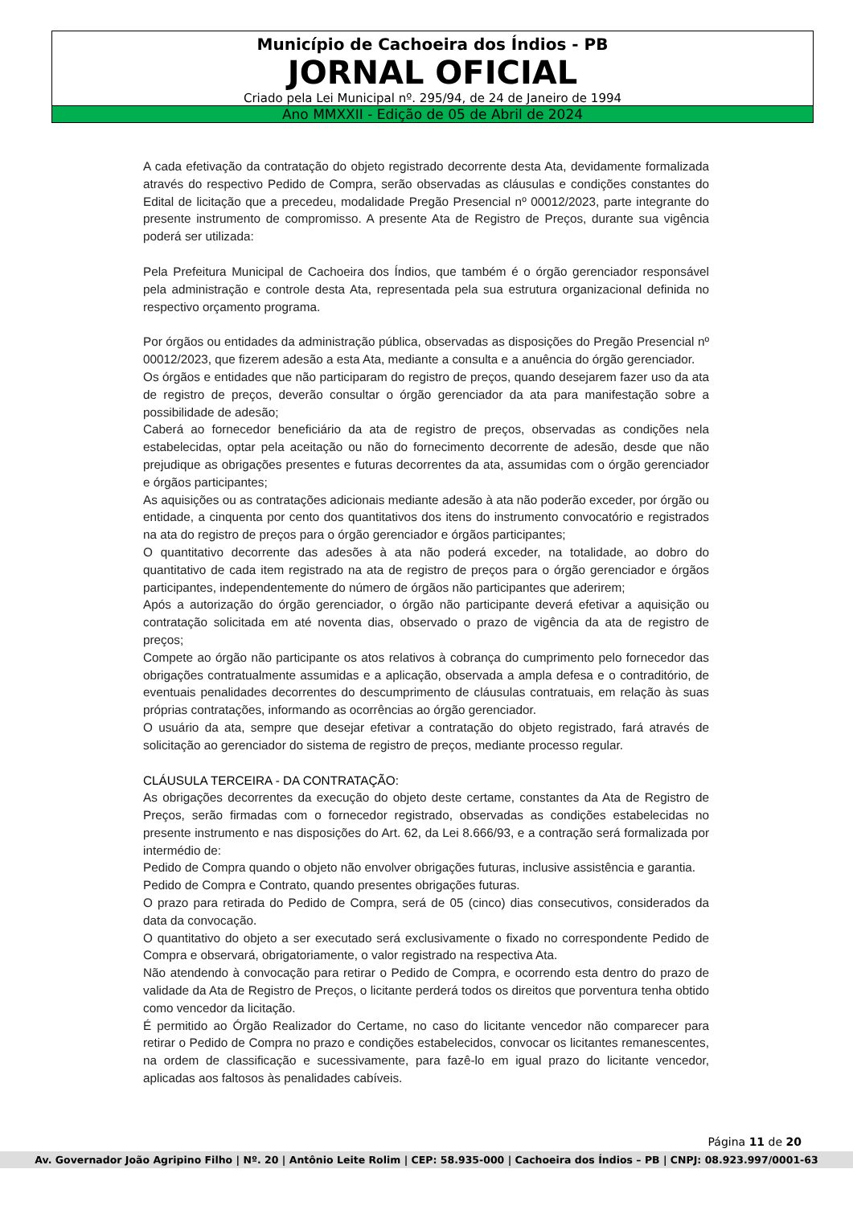Município de Cachoeira dos Índios - PB
JORNAL OFICIAL
Criado pela Lei Municipal nº. 295/94, de 24 de Janeiro de 1994
Ano MMXXII - Edição de 05 de Abril de 2024
A cada efetivação da contratação do objeto registrado decorrente desta Ata, devidamente formalizada através do respectivo Pedido de Compra, serão observadas as cláusulas e condições constantes do Edital de licitação que a precedeu, modalidade Pregão Presencial nº 00012/2023, parte integrante do presente instrumento de compromisso. A presente Ata de Registro de Preços, durante sua vigência poderá ser utilizada:
Pela Prefeitura Municipal de Cachoeira dos Índios, que também é o órgão gerenciador responsável pela administração e controle desta Ata, representada pela sua estrutura organizacional definida no respectivo orçamento programa.
Por órgãos ou entidades da administração pública, observadas as disposições do Pregão Presencial nº 00012/2023, que fizerem adesão a esta Ata, mediante a consulta e a anuência do órgão gerenciador.
Os órgãos e entidades que não participaram do registro de preços, quando desejarem fazer uso da ata de registro de preços, deverão consultar o órgão gerenciador da ata para manifestação sobre a possibilidade de adesão;
Caberá ao fornecedor beneficiário da ata de registro de preços, observadas as condições nela estabelecidas, optar pela aceitação ou não do fornecimento decorrente de adesão, desde que não prejudique as obrigações presentes e futuras decorrentes da ata, assumidas com o órgão gerenciador e órgãos participantes;
As aquisições ou as contratações adicionais mediante adesão à ata não poderão exceder, por órgão ou entidade, a cinquenta por cento dos quantitativos dos itens do instrumento convocatório e registrados na ata do registro de preços para o órgão gerenciador e órgãos participantes;
O quantitativo decorrente das adesões à ata não poderá exceder, na totalidade, ao dobro do quantitativo de cada item registrado na ata de registro de preços para o órgão gerenciador e órgãos participantes, independentemente do número de órgãos não participantes que aderirem;
Após a autorização do órgão gerenciador, o órgão não participante deverá efetivar a aquisição ou contratação solicitada em até noventa dias, observado o prazo de vigência da ata de registro de preços;
Compete ao órgão não participante os atos relativos à cobrança do cumprimento pelo fornecedor das obrigações contratualmente assumidas e a aplicação, observada a ampla defesa e o contraditório, de eventuais penalidades decorrentes do descumprimento de cláusulas contratuais, em relação às suas próprias contratações, informando as ocorrências ao órgão gerenciador.
O usuário da ata, sempre que desejar efetivar a contratação do objeto registrado, fará através de solicitação ao gerenciador do sistema de registro de preços, mediante processo regular.
CLÁUSULA TERCEIRA - DA CONTRATAÇÃO:
As obrigações decorrentes da execução do objeto deste certame, constantes da Ata de Registro de Preços, serão firmadas com o fornecedor registrado, observadas as condições estabelecidas no presente instrumento e nas disposições do Art. 62, da Lei 8.666/93, e a contração será formalizada por intermédio de:
Pedido de Compra quando o objeto não envolver obrigações futuras, inclusive assistência e garantia.
Pedido de Compra e Contrato, quando presentes obrigações futuras.
O prazo para retirada do Pedido de Compra, será de 05 (cinco) dias consecutivos, considerados da data da convocação.
O quantitativo do objeto a ser executado será exclusivamente o fixado no correspondente Pedido de Compra e observará, obrigatoriamente, o valor registrado na respectiva Ata.
Não atendendo à convocação para retirar o Pedido de Compra, e ocorrendo esta dentro do prazo de validade da Ata de Registro de Preços, o licitante perderá todos os direitos que porventura tenha obtido como vencedor da licitação.
É permitido ao Órgão Realizador do Certame, no caso do licitante vencedor não comparecer para retirar o Pedido de Compra no prazo e condições estabelecidos, convocar os licitantes remanescentes, na ordem de classificação e sucessivamente, para fazê-lo em igual prazo do licitante vencedor, aplicadas aos faltosos às penalidades cabíveis.
Página 11 de 20
Av. Governador João Agripino Filho | Nº. 20 | Antônio Leite Rolim | CEP: 58.935-000 | Cachoeira dos Índios – PB | CNPJ: 08.923.997/0001-63